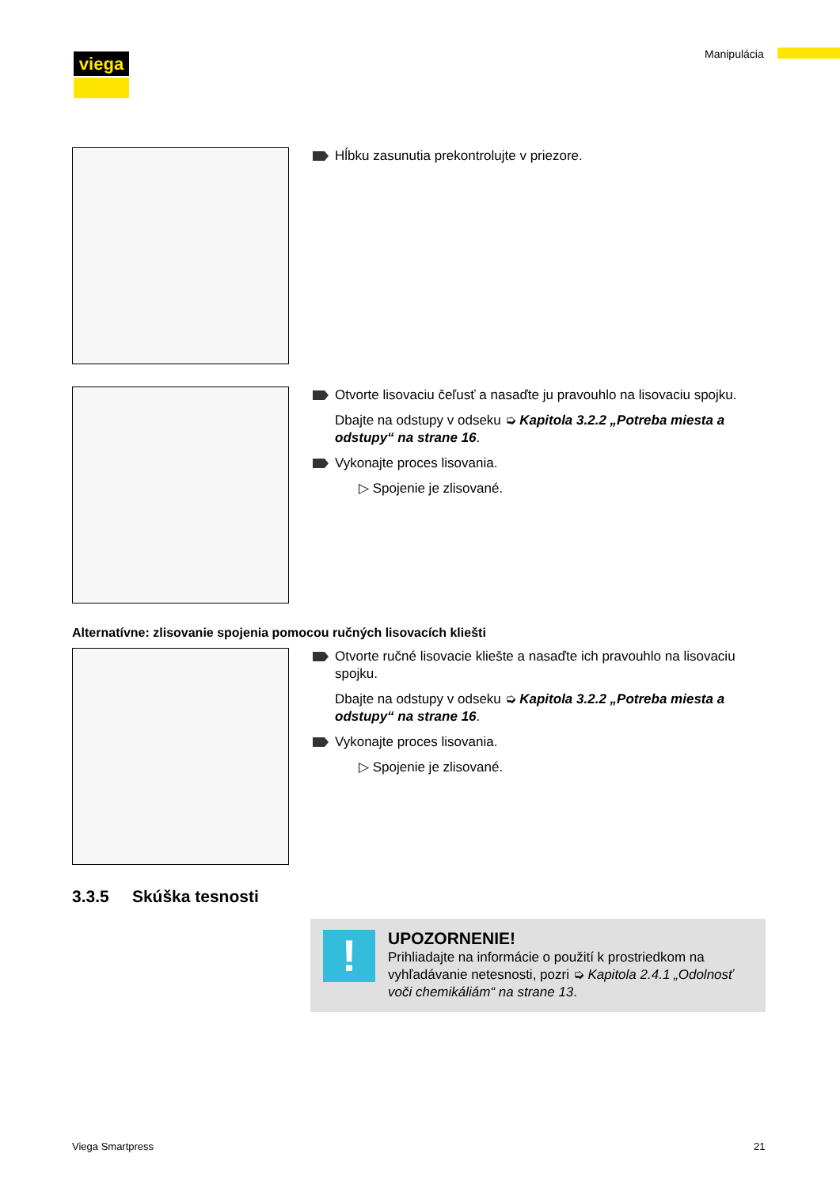viega Manipulácia
Hĺbku zasunutia prekontrolujte v priezore.
Otvorte lisovaciu čeľusť a nasaďte ju pravouhlo na lisovaciu spojku.
Dbajte na odstupy v odseku ➭ Kapitola 3.2.2 „Potreba miesta a odstupy“ na strane 16.
Vykonajte proces lisovania.
▷ Spojenie je zlisované.
Alternatívne: zlisovanie spojenia pomocou ručných lisovacích kliešti
Otvorte ručné lisovacie kliešte a nasaďte ich pravouhlo na lisovaciu spojku.
Dbajte na odstupy v odseku ➭ Kapitola 3.2.2 „Potreba miesta a odstupy“ na strane 16.
Vykonajte proces lisovania.
▷ Spojenie je zlisované.
3.3.5 Skúška tesnosti
!
UPOZORNENIE!
Prihliadajte na informácie o použití k prostriedkom na vyhľadávanie netesnosti, pozri ➭ Kapitola 2.4.1 „Odolnosť voči chemikáliám“ na strane 13.
Viega Smartpress 21